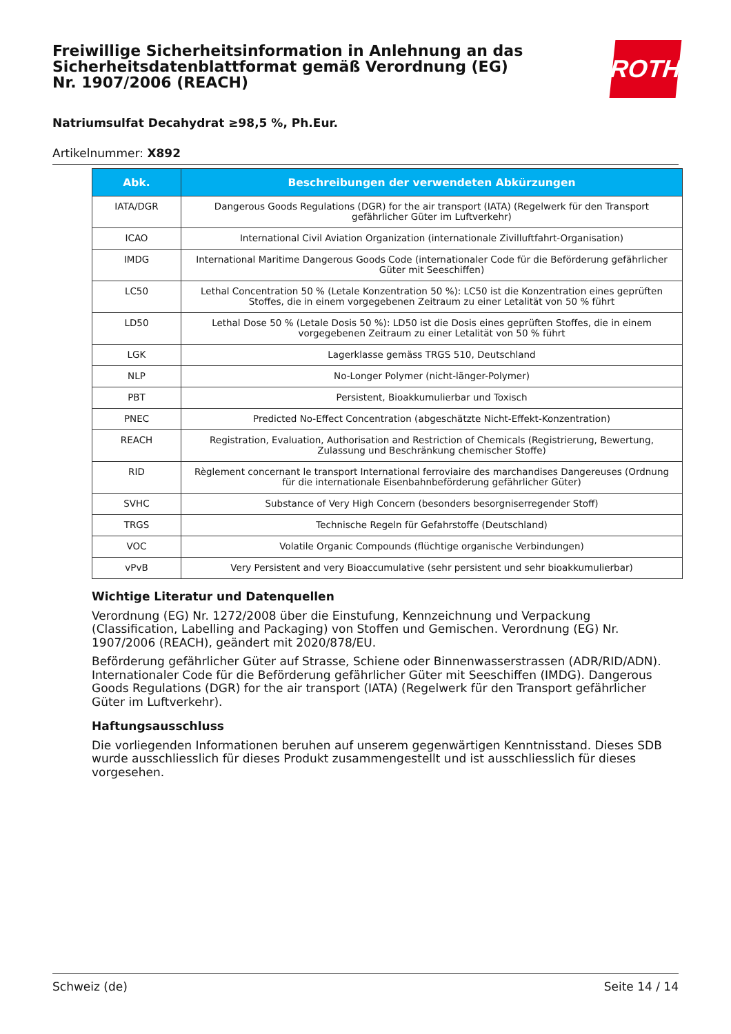Freiwillige Sicherheitsinformation in Anlehnung an das Sicherheitsdatenblattformat gemäß Verordnung (EG) Nr. 1907/2006 (REACH)
ROTH
Natriumsulfat Decahydrat ≥98,5 %, Ph.Eur.
Artikelnummer: X892
| Abk. | Beschreibungen der verwendeten Abkürzungen |
| --- | --- |
| IATA/DGR | Dangerous Goods Regulations (DGR) for the air transport (IATA) (Regelwerk für den Transport gefährlicher Güter im Luftverkehr) |
| ICAO | International Civil Aviation Organization (internationale Zivilluftfahrt-Organisation) |
| IMDG | International Maritime Dangerous Goods Code (internationaler Code für die Beförderung gefährlicher Güter mit Seeschiffen) |
| LC50 | Lethal Concentration 50 % (Letale Konzentration 50 %): LC50 ist die Konzentration eines geprüften Stoffes, die in einem vorgegebenen Zeitraum zu einer Letalität von 50 % führt |
| LD50 | Lethal Dose 50 % (Letale Dosis 50 %): LD50 ist die Dosis eines geprüften Stoffes, die in einem vorgegebenen Zeitraum zu einer Letalität von 50 % führt |
| LGK | Lagerklasse gemäss TRGS 510, Deutschland |
| NLP | No-Longer Polymer (nicht-länger-Polymer) |
| PBT | Persistent, Bioakkumulierbar und Toxisch |
| PNEC | Predicted No-Effect Concentration (abgeschätzte Nicht-Effekt-Konzentration) |
| REACH | Registration, Evaluation, Authorisation and Restriction of Chemicals (Registrierung, Bewertung, Zulassung und Beschränkung chemischer Stoffe) |
| RID | Règlement concernant le transport International ferroviaire des marchandises Dangereuses (Ordnung für die internationale Eisenbahnbeförderung gefährlicher Güter) |
| SVHC | Substance of Very High Concern (besonders besorgniserregender Stoff) |
| TRGS | Technische Regeln für Gefahrstoffe (Deutschland) |
| VOC | Volatile Organic Compounds (flüchtige organische Verbindungen) |
| vPvB | Very Persistent and very Bioaccumulative (sehr persistent und sehr bioakkumulierbar) |
Wichtige Literatur und Datenquellen
Verordnung (EG) Nr. 1272/2008 über die Einstufung, Kennzeichnung und Verpackung (Classification, Labelling and Packaging) von Stoffen und Gemischen. Verordnung (EG) Nr. 1907/2006 (REACH), geändert mit 2020/878/EU.
Beförderung gefährlicher Güter auf Strasse, Schiene oder Binnenwasserstrassen (ADR/RID/ADN). Internationaler Code für die Beförderung gefährlicher Güter mit Seeschiffen (IMDG). Dangerous Goods Regulations (DGR) for the air transport (IATA) (Regelwerk für den Transport gefährlicher Güter im Luftverkehr).
Haftungsausschluss
Die vorliegenden Informationen beruhen auf unserem gegenwärtigen Kenntnisstand. Dieses SDB wurde ausschliesslich für dieses Produkt zusammengestellt und ist ausschliesslich für dieses vorgesehen.
Schweiz (de) Seite 14 / 14